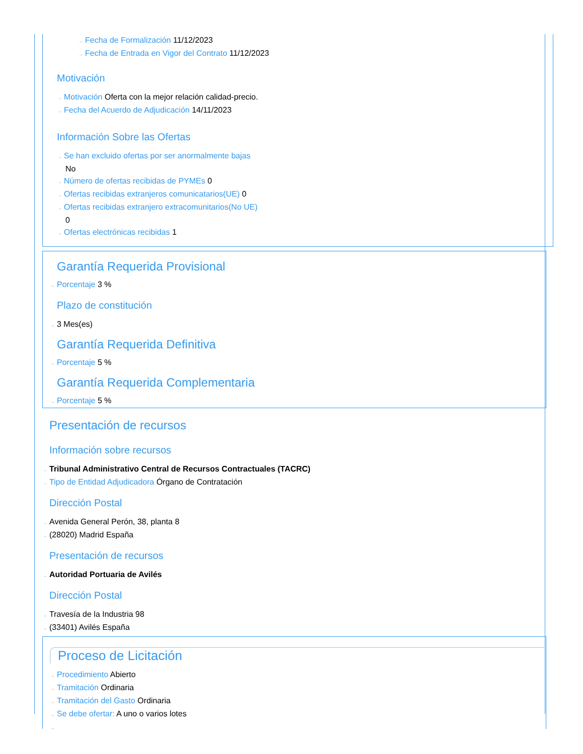→ Fecha de Formalización 11/12/2023
→ Fecha de Entrada en Vigor del Contrato 11/12/2023
Motivación
→ Motivación Oferta con la mejor relación calidad-precio.
→ Fecha del Acuerdo de Adjudicación 14/11/2023
Información Sobre las Ofertas
→ Se han excluido ofertas por ser anormalmente bajas
No
→ Número de ofertas recibidas de PYMEs 0
→ Ofertas recibidas extranjeros comunicatarios(UE) 0
→ Ofertas recibidas extranjero extracomunitarios(No UE)
0
→ Ofertas electrónicas recibidas 1
Garantía Requerida Provisional
→ Porcentaje 3 %
Plazo de constitución
→ 3 Mes(es)
Garantía Requerida Definitiva
→ Porcentaje 5 %
Garantía Requerida Complementaria
→ Porcentaje 5 %
Presentación de recursos
Información sobre recursos
→ Tribunal Administrativo Central de Recursos Contractuales (TACRC)
→ Tipo de Entidad Adjudicadora Órgano de Contratación
Dirección Postal
→ Avenida General Perón, 38, planta 8
→ (28020) Madrid España
Presentación de recursos
→ Autoridad Portuaria de Avilés
Dirección Postal
→ Travesía de la Industria 98
→ (33401) Avilés España
Proceso de Licitación
→ Procedimiento Abierto
→ Tramitación Ordinaria
→ Tramitación del Gasto Ordinaria
→ Se debe ofertar: A uno o varios lotes
→